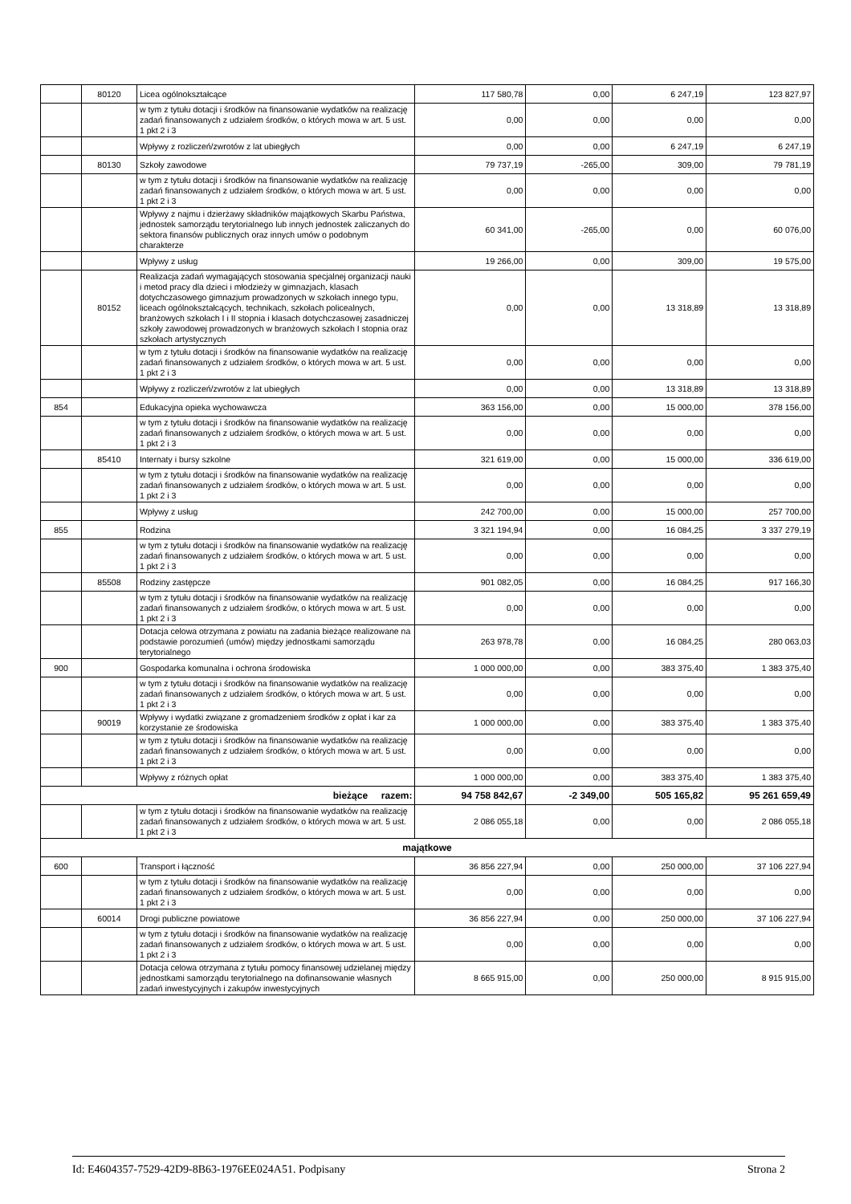| | 80120 | Licea ogólnokształcące | 117 580,78 | 0,00 | 6 247,19 | 123 827,97 |
| | | w tym z tytułu dotacji i środków na finansowanie wydatków na realizację zadań finansowanych z udziałem środków, o których mowa w art. 5 ust. 1 pkt 2 i 3 | 0,00 | 0,00 | 0,00 | 0,00 |
| | | Wpływy z rozliczeń/zwrotów z lat ubiegłych | 0,00 | 0,00 | 6 247,19 | 6 247,19 |
| | 80130 | Szkoły zawodowe | 79 737,19 | -265,00 | 309,00 | 79 781,19 |
| | | w tym z tytułu dotacji i środków na finansowanie wydatków na realizację zadań finansowanych z udziałem środków, o których mowa w art. 5 ust. 1 pkt 2 i 3 | 0,00 | 0,00 | 0,00 | 0,00 |
| | | Wpływy z najmu i dzierżawy składników majątkowych Skarbu Państwa, jednostek samorządu terytorialnego lub innych jednostek zaliczanych do sektora finansów publicznych oraz innych umów o podobnym charakterze | 60 341,00 | -265,00 | 0,00 | 60 076,00 |
| | | Wpływy z usług | 19 266,00 | 0,00 | 309,00 | 19 575,00 |
| | 80152 | Realizacja zadań wymagających stosowania specjalnej organizacji nauki i metod pracy dla dzieci i młodzieży w gimnazjach, klasach dotychczasowego gimnazjum prowadzonych w szkołach innego typu, liceach ogólnokształcących, technikach, szkołach policealnych, branżowych szkołach I i II stopnia i klasach dotychczasowej zasadniczej szkoły zawodowej prowadzonych w branżowych szkołach I stopnia oraz szkołach artystycznych | 0,00 | 0,00 | 13 318,89 | 13 318,89 |
| | | w tym z tytułu dotacji i środków na finansowanie wydatków na realizację zadań finansowanych z udziałem środków, o których mowa w art. 5 ust. 1 pkt 2 i 3 | 0,00 | 0,00 | 0,00 | 0,00 |
| | | Wpływy z rozliczeń/zwrotów z lat ubiegłych | 0,00 | 0,00 | 13 318,89 | 13 318,89 |
| 854 | | Edukacyjna opieka wychowawcza | 363 156,00 | 0,00 | 15 000,00 | 378 156,00 |
| | | w tym z tytułu dotacji i środków na finansowanie wydatków na realizację zadań finansowanych z udziałem środków, o których mowa w art. 5 ust. 1 pkt 2 i 3 | 0,00 | 0,00 | 0,00 | 0,00 |
| | 85410 | Internaty i bursy szkolne | 321 619,00 | 0,00 | 15 000,00 | 336 619,00 |
| | | w tym z tytułu dotacji i środków na finansowanie wydatków na realizację zadań finansowanych z udziałem środków, o których mowa w art. 5 ust. 1 pkt 2 i 3 | 0,00 | 0,00 | 0,00 | 0,00 |
| | | Wpływy z usług | 242 700,00 | 0,00 | 15 000,00 | 257 700,00 |
| 855 | | Rodzina | 3 321 194,94 | 0,00 | 16 084,25 | 3 337 279,19 |
| | | w tym z tytułu dotacji i środków na finansowanie wydatków na realizację zadań finansowanych z udziałem środków, o których mowa w art. 5 ust. 1 pkt 2 i 3 | 0,00 | 0,00 | 0,00 | 0,00 |
| | 85508 | Rodziny zastępcze | 901 082,05 | 0,00 | 16 084,25 | 917 166,30 |
| | | w tym z tytułu dotacji i środków na finansowanie wydatków na realizację zadań finansowanych z udziałem środków, o których mowa w art. 5 ust. 1 pkt 2 i 3 | 0,00 | 0,00 | 0,00 | 0,00 |
| | | Dotacja celowa otrzymana z powiatu na zadania bieżące realizowane na podstawie porozumień (umów) między jednostkami samorządu terytorialnego | 263 978,78 | 0,00 | 16 084,25 | 280 063,03 |
| 900 | | Gospodarka komunalna i ochrona środowiska | 1 000 000,00 | 0,00 | 383 375,40 | 1 383 375,40 |
| | | w tym z tytułu dotacji i środków na finansowanie wydatków na realizację zadań finansowanych z udziałem środków, o których mowa w art. 5 ust. 1 pkt 2 i 3 | 0,00 | 0,00 | 0,00 | 0,00 |
| | 90019 | Wpływy i wydatki związane z gromadzeniem środków z opłat i kar za korzystanie ze środowiska | 1 000 000,00 | 0,00 | 383 375,40 | 1 383 375,40 |
| | | w tym z tytułu dotacji i środków na finansowanie wydatków na realizację zadań finansowanych z udziałem środków, o których mowa w art. 5 ust. 1 pkt 2 i 3 | 0,00 | 0,00 | 0,00 | 0,00 |
| | | Wpływy z różnych opłat | 1 000 000,00 | 0,00 | 383 375,40 | 1 383 375,40 |
| bieżące razem: | | | 94 758 842,67 | -2 349,00 | 505 165,82 | 95 261 659,49 |
| | | w tym z tytułu dotacji i środków na finansowanie wydatków na realizację zadań finansowanych z udziałem środków, o których mowa w art. 5 ust. 1 pkt 2 i 3 | 2 086 055,18 | 0,00 | 0,00 | 2 086 055,18 |
| majątkowe | | | | | | |
| 600 | | Transport i łączność | 36 856 227,94 | 0,00 | 250 000,00 | 37 106 227,94 |
| | | w tym z tytułu dotacji i środków na finansowanie wydatków na realizację zadań finansowanych z udziałem środków, o których mowa w art. 5 ust. 1 pkt 2 i 3 | 0,00 | 0,00 | 0,00 | 0,00 |
| | 60014 | Drogi publiczne powiatowe | 36 856 227,94 | 0,00 | 250 000,00 | 37 106 227,94 |
| | | w tym z tytułu dotacji i środków na finansowanie wydatków na realizację zadań finansowanych z udziałem środków, o których mowa w art. 5 ust. 1 pkt 2 i 3 | 0,00 | 0,00 | 0,00 | 0,00 |
| | | Dotacja celowa otrzymana z tytułu pomocy finansowej udzielanej między jednostkami samorządu terytorialnego na dofinansowanie własnych zadań inwestycyjnych i zakupów inwestycyjnych | 8 665 915,00 | 0,00 | 250 000,00 | 8 915 915,00 |
Id: E4604357-7529-42D9-8B63-1976EE024A51. Podpisany Strona 2